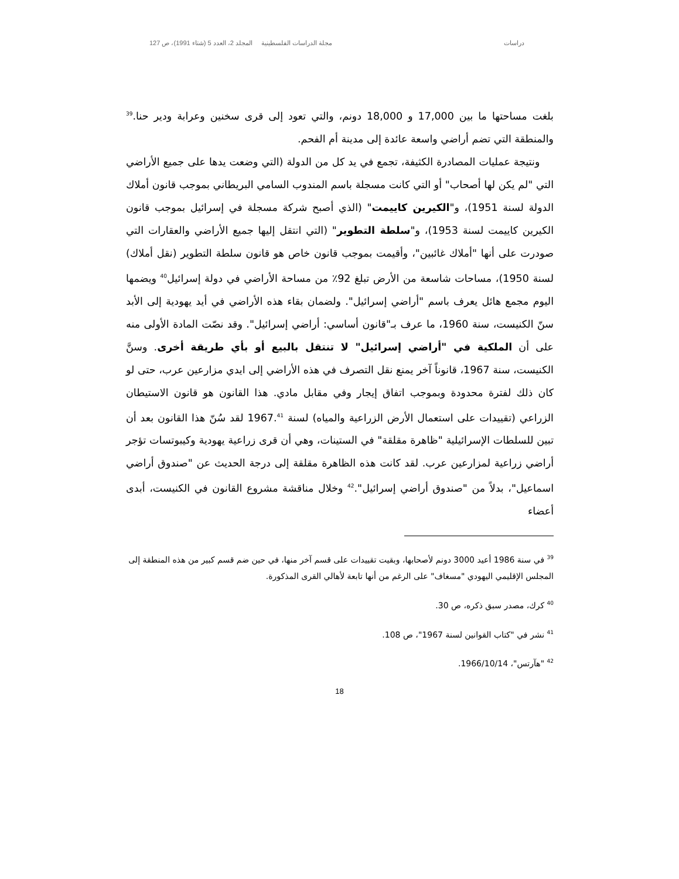دراسات مجلة الدراسات الفلسطينية المجلد 2، العدد 5 (شتاء 1991)، ص 127
بلغت مساحتها ما بين 17,000 و 18,000 دونم، والتي تعود إلى قرى سخنين وعرابة ودير حنا.<sup>39</sup> والمنطقة التي تضم أراضي واسعة عائدة إلى مدينة أم الفحم.
ونتيجة عمليات المصادرة الكثيفة، تجمع في يد كل من الدولة (التي وضعت يدها على جميع الأراضي التي "لم يكن لها أصحاب" أو التي كانت مسجلة باسم المندوب السامي البريطاني بموجب قانون أملاك الدولة لسنة 1951)، و"الكيرين كاييمت" (الذي أصبح شركة مسجلة في إسرائيل بموجب قانون الكيرين كاييمت لسنة 1953)، و"سلطة التطوير" (التي انتقل إليها جميع الأراضي والعقارات التي صودرت على أنها "أملاك غائبين"، وأقيمت بموجب قانون خاص هو قانون سلطة التطوير (نقل أملاك) لسنة 1950)، مساحات شاسعة من الأرض تبلغ 92٪ من مساحة الأراضي في دولة إسرائيل<sup>40</sup> ويضمها اليوم مجمع هائل يعرف باسم "أراضي إسرائيل". ولضمان بقاء هذه الأراضي في أيد يهودية إلى الأبد سنّ الكنيست، سنة 1960، ما عرف بـ"قانون أساسي: أراضي إسرائيل". وقد نصّت المادة الأولى منه على أن الملكية في "أراضي إسرائيل" لا تنتقل بالبيع أو بأي طريقة أخرى. وسنَّ الكنيست، سنة 1967، قانوناً آخر يمنع نقل التصرف في هذه الأراضي إلى ايدي مزارعين عرب، حتى لو كان ذلك لفترة محدودة وبموجب اتفاق إيجار وفي مقابل مادي. هذا القانون هو قانون الاستيطان الزراعي (تقييدات على استعمال الأرض الزراعية والمياه) لسنة 1967.<sup>41</sup> لقد سُنّ هذا القانون بعد أن تبين للسلطات الإسرائيلية "ظاهرة مقلقة" في الستينات، وهي أن قرى زراعية يهودية وكيبوتسات تؤجر أراضي زراعية لمزارعين عرب. لقد كانت هذه الظاهرة مقلقة إلى درجة الحديث عن "صندوق أراضي اسماعيل"، بدلاً من "صندوق أراضي إسرائيل".<sup>42</sup> وخلال مناقشة مشروع القانون في الكنيست، أبدى أعضاء
<sup>39</sup> في سنة 1986 أعيد 3000 دونم لأصحابها، وبقيت تقييدات على قسم آخر منها، في حين ضم قسم كبير من هذه المنطقة إلى المجلس الإقليمي اليهودي "مسغاف" على الرغم من أنها تابعة لأهالي القرى المذكورة.
<sup>40</sup> كرك، مصدر سبق ذكره، ص 30.
<sup>41</sup> نشر في "كتاب القوانين لسنة 1967"، ص 108.
<sup>42</sup> "هآرتس"، 1966/10/14.
18